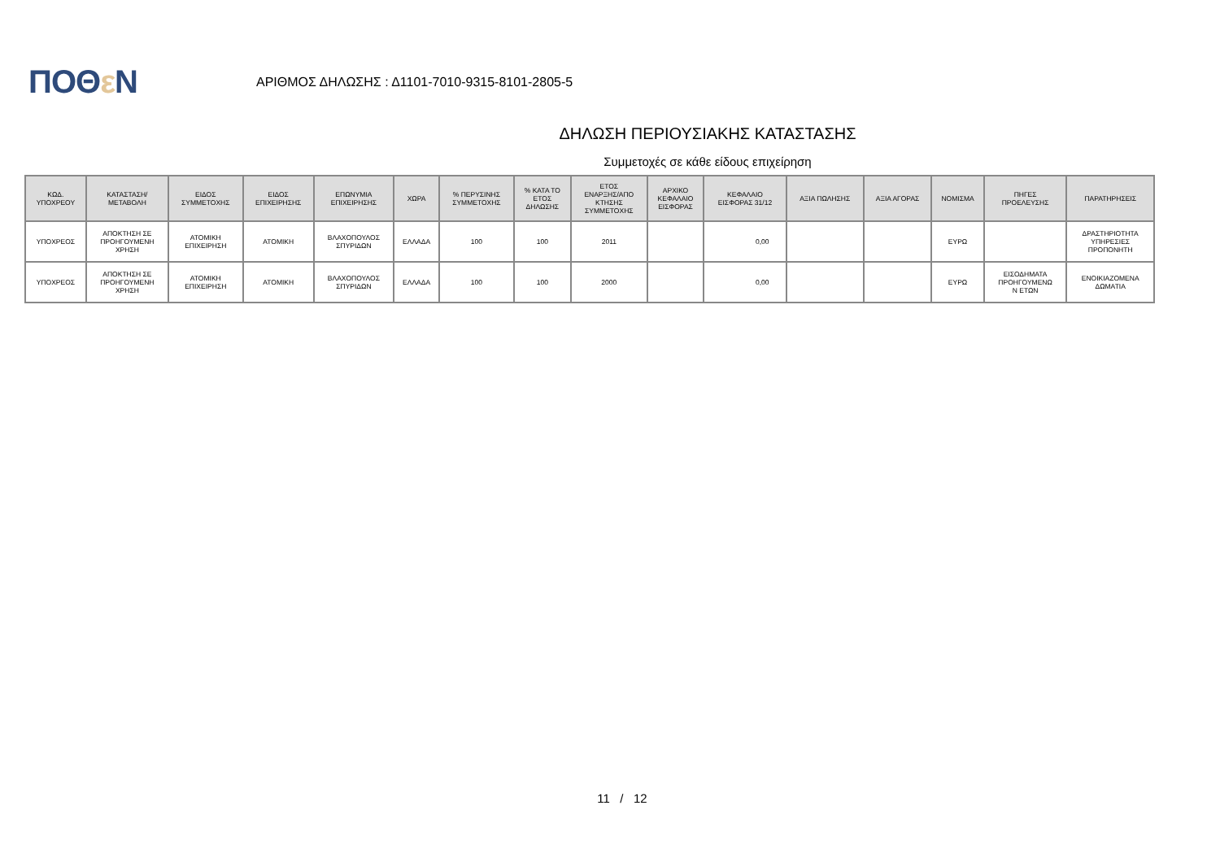ΠΟΘε Ν
ΑΡΙΘΜΟΣ ΔΗΛΩΣΗΣ : Δ1101-7010-9315-8101-2805-5
ΔΗΛΩΣΗ ΠΕΡΙΟΥΣΙΑΚΗΣ ΚΑΤΑΣΤΑΣΗΣ
Συμμετοχές σε κάθε είδους επιχείρηση
| ΚΩΔ. ΥΠΟΧΡΕΟΥ | ΚΑΤΑΣΤΑΣΗ/ ΜΕΤΑΒΟΛΗ | ΕΙΔΟΣ ΣΥΜΜΕΤΟΧΗΣ | ΕΙΔΟΣ ΕΠΙΧΕΙΡΗΣΗΣ | ΕΠΩΝΥΜΙΑ ΕΠΙΧΕΙΡΗΣΗΣ | ΧΩΡΑ | % ΠΕΡΥΣΙΝΗΣ ΣΥΜΜΕΤΟΧΗΣ | % ΚΑΤΑ ΤΟ ΕΤΟΣ ΔΗΛΩΣΗΣ | ΕΤΟΣ ΕΝΑΡΞΗΣ/ΑΠΟ ΚΤΗΣΗΣ ΣΥΜΜΕΤΟΧΗΣ | ΑΡΧΙΚΟ ΚΕΦΑΛΑΙΟ ΕΙΣΦΟΡΑΣ | ΚΕΦΑΛΑΙΟ ΕΙΣΦΟΡΑΣ 31/12 | ΑΞΙΑ ΠΩΛΗΣΗΣ | ΑΞΙΑ ΑΓΟΡΑΣ | ΝΟΜΙΣΜΑ | ΠΗΓΕΣ ΠΡΟΕΛΕΥΣΗΣ | ΠΑΡΑΤΗΡΗΣΕΙΣ |
| --- | --- | --- | --- | --- | --- | --- | --- | --- | --- | --- | --- | --- | --- | --- | --- |
| ΥΠΟΧΡΕΟΣ | ΑΠΟΚΤΗΣΗ ΣΕ ΠΡΟΗΓΟΥΜΕΝΗ ΧΡΗΣΗ | ΑΤΟΜΙΚΗ ΕΠΙΧΕΙΡΗΣΗ | ΑΤΟΜΙΚΗ | ΒΛΑΧΟΠΟΥΛΟΣ ΣΠΥΡΙΔΩΝ | ΕΛΛΑΔΑ | 100 | 100 | 2011 | | 0,00 | | | ΕΥΡΩ | | ΔΡΑΣΤΗΡΙΟΤΗΤΑ ΥΠΗΡΕΣΙΕΣ ΠΡΟΠΟΝΗΤΗ |
| ΥΠΟΧΡΕΟΣ | ΑΠΟΚΤΗΣΗ ΣΕ ΠΡΟΗΓΟΥΜΕΝΗ ΧΡΗΣΗ | ΑΤΟΜΙΚΗ ΕΠΙΧΕΙΡΗΣΗ | ΑΤΟΜΙΚΗ | ΒΛΑΧΟΠΟΥΛΟΣ ΣΠΥΡΙΔΩΝ | ΕΛΛΑΔΑ | 100 | 100 | 2000 | | 0,00 | | | ΕΥΡΩ | ΕΙΣΟΔΗΜΑΤΑ ΠΡΟΗΓΟΥΜΕΝΩ Ν ΕΤΩΝ | ΕΝΟΙΚΙΑΖΟΜΕΝΑ ΔΩΜΑΤΙΑ |
11 / 12